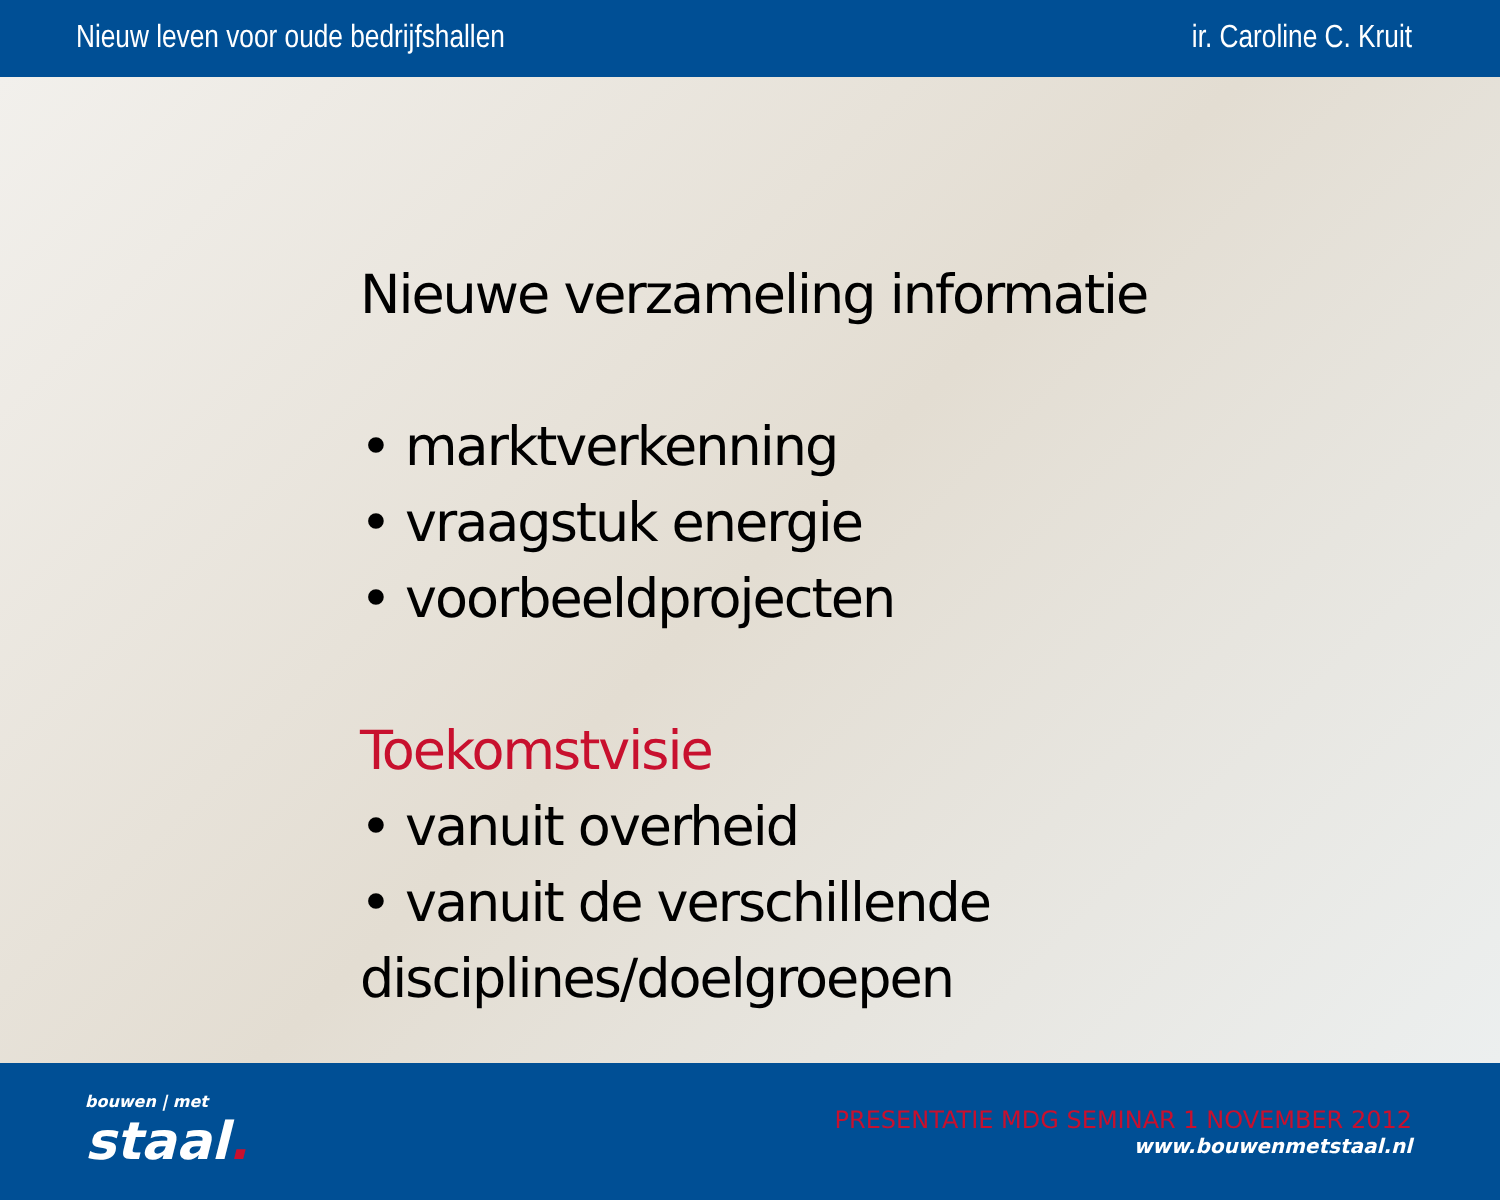Nieuw leven voor oude bedrijfshallen ir. Caroline C. Kruit
Nieuwe verzameling informatie
• marktverkenning
• vraagstuk energie
• voorbeeldprojecten
Toekomstvisie
• vanuit overheid
• vanuit de verschillende disciplines/doelgroepen
bouwen | met
staal.
PRESENTATIE MDG SEMINAR 1 NOVEMBER 2012
www.bouwenmetstaal.nl